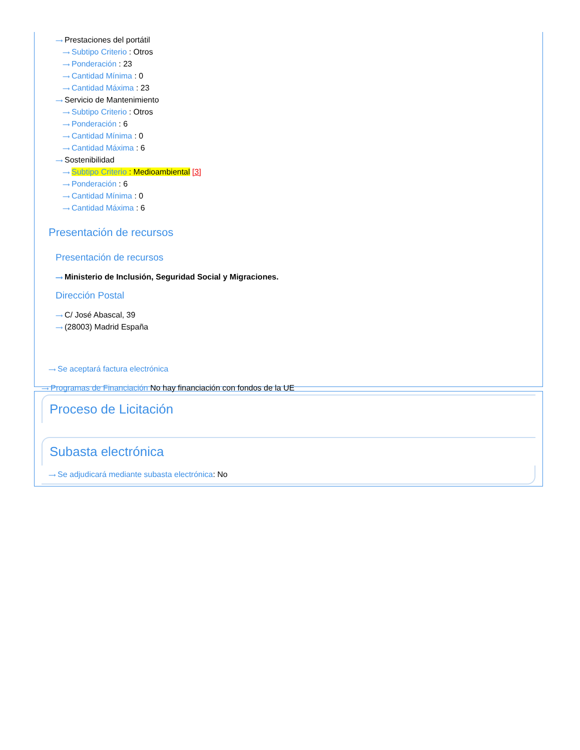⟶ Prestaciones del portátil
⟶ Subtipo Criterio : Otros
⟶ Ponderación : 23
⟶ Cantidad Mínima : 0
⟶ Cantidad Máxima : 23
⟶ Servicio de Mantenimiento
⟶ Subtipo Criterio : Otros
⟶ Ponderación : 6
⟶ Cantidad Mínima : 0
⟶ Cantidad Máxima : 6
⟶ Sostenibilidad
⟶ Subtipo Criterio : Medioambiental [3]
⟶ Ponderación : 6
⟶ Cantidad Mínima : 0
⟶ Cantidad Máxima : 6
Presentación de recursos
Presentación de recursos
⟶ Ministerio de Inclusión, Seguridad Social y Migraciones.
Dirección Postal
⟶ C/ José Abascal, 39
⟶ (28003) Madrid España
⟶ Se aceptará factura electrónica
⟶ Programas de Financiación No hay financiación con fondos de la UE
Proceso de Licitación
Subasta electrónica
⟶ Se adjudicará mediante subasta electrónica: No